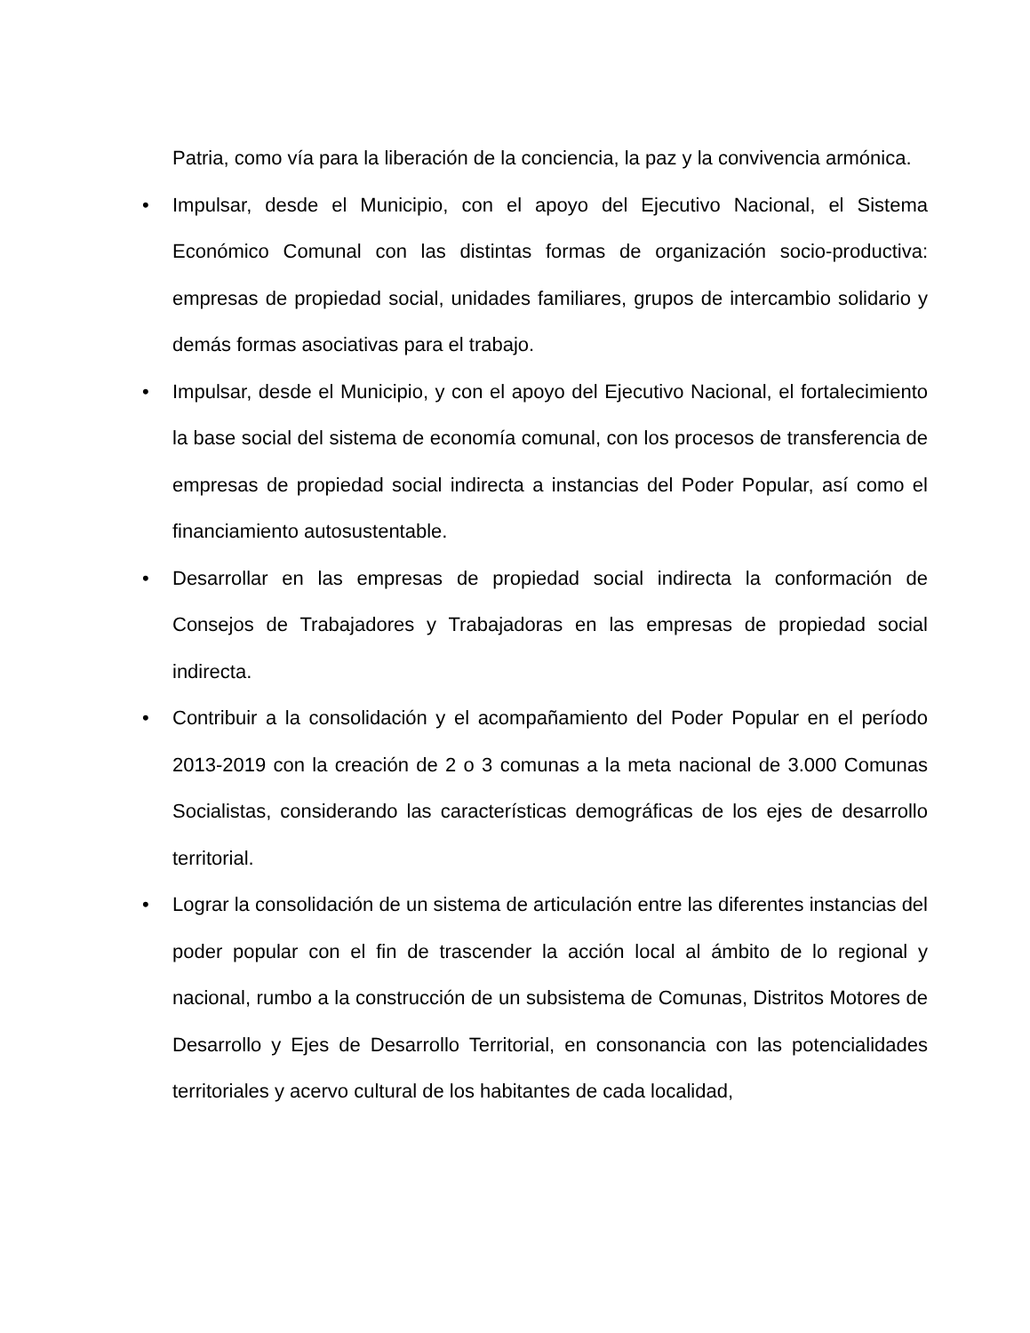Patria, como vía para la liberación de la conciencia, la paz y la convivencia armónica.
•
Impulsar, desde el Municipio, con el apoyo del Ejecutivo Nacional, el Sistema Económico Comunal con las distintas formas de organización socio-productiva: empresas de propiedad social, unidades familiares, grupos de intercambio solidario y demás formas asociativas para el trabajo.
•
Impulsar, desde el Municipio, y con el apoyo del Ejecutivo Nacional, el fortalecimiento la base social del sistema de economía comunal, con los procesos de transferencia de empresas de propiedad social indirecta a instancias del Poder Popular, así como el financiamiento autosustentable.
•
Desarrollar en las empresas de propiedad social indirecta la conformación de Consejos de Trabajadores y Trabajadoras en las empresas de propiedad social indirecta.
•
Contribuir a la consolidación y el acompañamiento del Poder Popular en el período 2013-2019 con la creación de 2 o 3 comunas a la meta nacional de 3.000 Comunas Socialistas, considerando las características demográficas de los ejes de desarrollo territorial.
•
Lograr la consolidación de un sistema de articulación entre las diferentes instancias del poder popular con el fin de trascender la acción local al ámbito de lo regional y nacional, rumbo a la construcción de un subsistema de Comunas, Distritos Motores de Desarrollo y Ejes de Desarrollo Territorial, en consonancia con las potencialidades territoriales y acervo cultural de los habitantes de cada localidad,